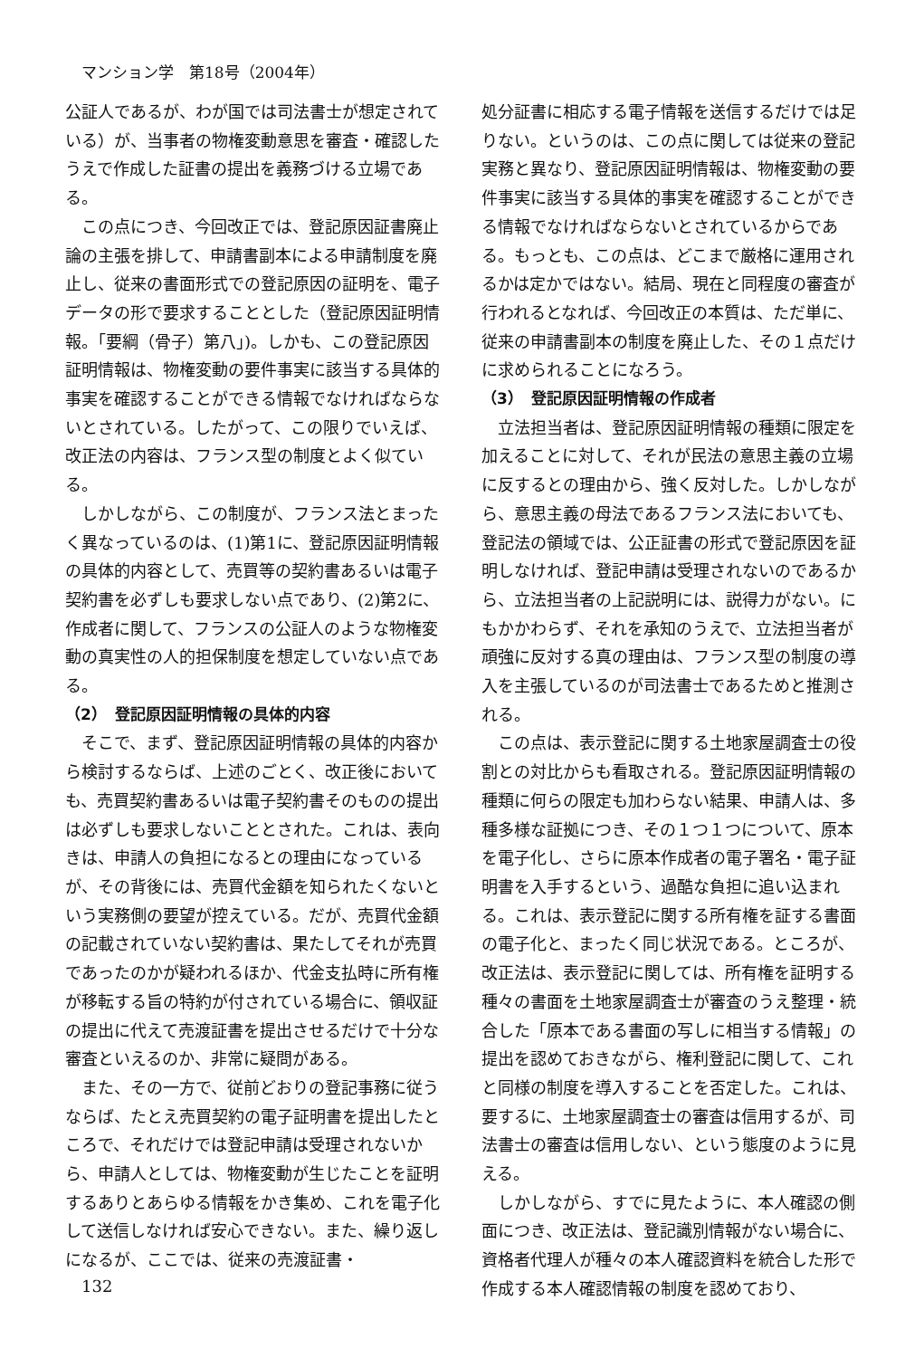マンション学　第18号（2004年）
公証人であるが、わが国では司法書士が想定されている）が、当事者の物権変動意思を審査・確認したうえで作成した証書の提出を義務づける立場である。
この点につき、今回改正では、登記原因証書廃止論の主張を排して、申請書副本による申請制度を廃止し、従来の書面形式での登記原因の証明を、電子データの形で要求することとした（登記原因証明情報。「要綱（骨子）第八」)。しかも、この登記原因証明情報は、物権変動の要件事実に該当する具体的事実を確認することができる情報でなければならないとされている。したがって、この限りでいえば、改正法の内容は、フランス型の制度とよく似ている。
しかしながら、この制度が、フランス法とまったく異なっているのは、(1)第1に、登記原因証明情報の具体的内容として、売買等の契約書あるいは電子契約書を必ずしも要求しない点であり、(2)第2に、作成者に関して、フランスの公証人のような物権変動の真実性の人的担保制度を想定していない点である。
（2）　登記原因証明情報の具体的内容
そこで、まず、登記原因証明情報の具体的内容から検討するならば、上述のごとく、改正後においても、売買契約書あるいは電子契約書そのものの提出は必ずしも要求しないこととされた。これは、表向きは、申請人の負担になるとの理由になっているが、その背後には、売買代金額を知られたくないという実務側の要望が控えている。だが、売買代金額の記載されていない契約書は、果たしてそれが売買であったのかが疑われるほか、代金支払時に所有権が移転する旨の特約が付されている場合に、領収証の提出に代えて売渡証書を提出させるだけで十分な審査といえるのか、非常に疑問がある。
また、その一方で、従前どおりの登記事務に従うならば、たとえ売買契約の電子証明書を提出したところで、それだけでは登記申請は受理されないから、申請人としては、物権変動が生じたことを証明するありとあらゆる情報をかき集め、これを電子化して送信しなければ安心できない。また、繰り返しになるが、ここでは、従来の売渡証書・
処分証書に相応する電子情報を送信するだけでは足りない。というのは、この点に関しては従来の登記実務と異なり、登記原因証明情報は、物権変動の要件事実に該当する具体的事実を確認することができる情報でなければならないとされているからである。もっとも、この点は、どこまで厳格に運用されるかは定かではない。結局、現在と同程度の審査が行われるとなれば、今回改正の本質は、ただ単に、従来の申請書副本の制度を廃止した、その１点だけに求められることになろう。
（3）　登記原因証明情報の作成者
立法担当者は、登記原因証明情報の種類に限定を加えることに対して、それが民法の意思主義の立場に反するとの理由から、強く反対した。しかしながら、意思主義の母法であるフランス法においても、登記法の領域では、公正証書の形式で登記原因を証明しなければ、登記申請は受理されないのであるから、立法担当者の上記説明には、説得力がない。にもかかわらず、それを承知のうえで、立法担当者が頑強に反対する真の理由は、フランス型の制度の導入を主張しているのが司法書士であるためと推測される。
この点は、表示登記に関する土地家屋調査士の役割との対比からも看取される。登記原因証明情報の種類に何らの限定も加わらない結果、申請人は、多種多様な証拠につき、その１つ１つについて、原本を電子化し、さらに原本作成者の電子署名・電子証明書を入手するという、過酷な負担に追い込まれる。これは、表示登記に関する所有権を証する書面の電子化と、まったく同じ状況である。ところが、改正法は、表示登記に関しては、所有権を証明する種々の書面を土地家屋調査士が審査のうえ整理・統合した「原本である書面の写しに相当する情報」の提出を認めておきながら、権利登記に関して、これと同様の制度を導入することを否定した。これは、要するに、土地家屋調査士の審査は信用するが、司法書士の審査は信用しない、という態度のように見える。
しかしながら、すでに見たように、本人確認の側面につき、改正法は、登記識別情報がない場合に、資格者代理人が種々の本人確認資料を統合した形で作成する本人確認情報の制度を認めており、
132